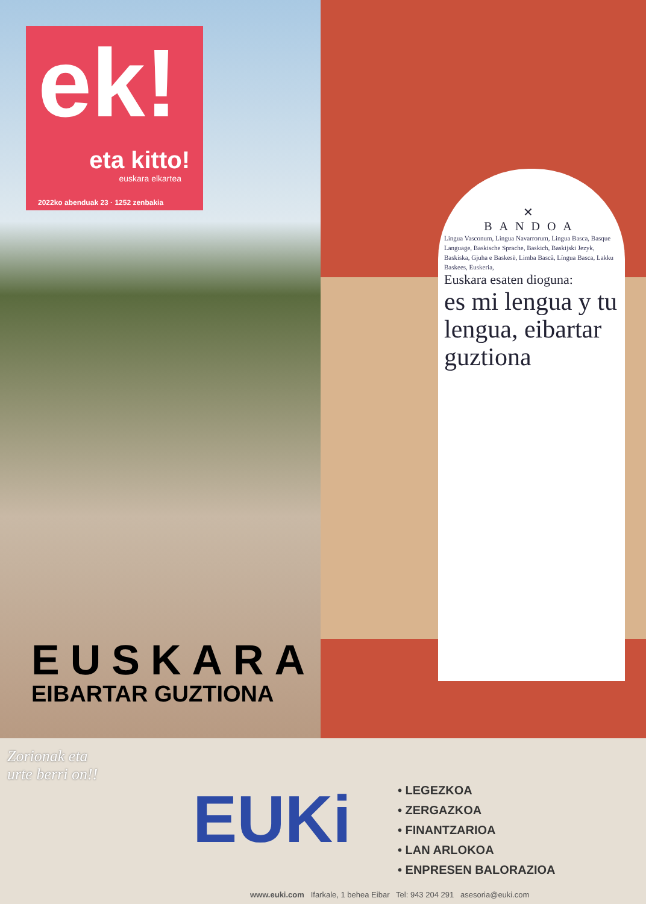ek!
eta kitto!
euskara elkartea
2022ko abenduak 23 · 1252 zenbakia
✕
BANDOA
Lingua Vasconum, Lingua Navarrorum, Lingua Basca, Basque Language, Baskische Sprache, Baskich, Baskijski Jezyk, Baskiska, Gjuha e Baskesë, Limba Bască, Língua Basca, Lakku Baskees, Euskeria,
Euskara esaten dioguna:
es mi lengua y tu lengua, eibartar guztiona
EUSKARA
EIBARTAR GUZTIONA
Zorionak eta
urte berri on!!
EUKi
• LEGEZKOA
• ZERGAZKOA
• FINANTZARIOA
• LAN ARLOKOA
• ENPRESEN BALORAZIOA
www.euki.com Ifarkale, 1 behea Eibar Tel: 943 204 291 asesoria@euki.com